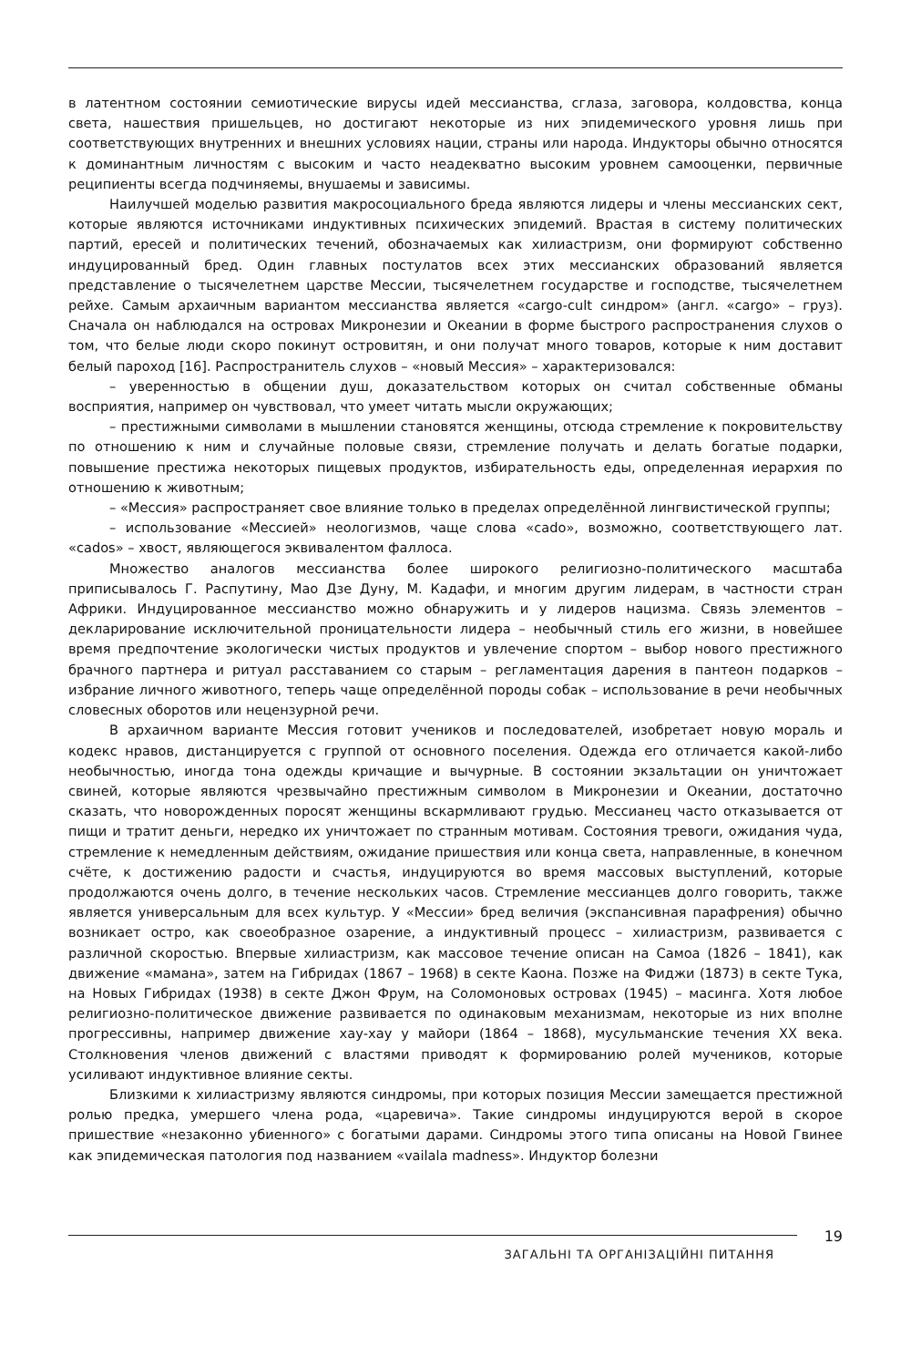в латентном состоянии семиотические вирусы идей мессианства, сглаза, заговора, колдовства, конца света, нашествия пришельцев, но достигают некоторые из них эпидемического уровня лишь при соответствующих внутренних и внешних условиях нации, страны или народа. Индукторы обычно относятся к доминантным личностям с высоким и часто неадекватно высоким уровнем самооценки, первичные реципиенты всегда подчиняемы, внушаемы и зависимы.
Наилучшей моделью развития макросоциального бреда являются лидеры и члены мессианских сект, которые являются источниками индуктивных психических эпидемий. Врастая в систему политических партий, ересей и политических течений, обозначаемых как хилиастризм, они формируют собственно индуцированный бред. Один главных постулатов всех этих мессианских образований является представление о тысячелетнем царстве Мессии, тысячелетнем государстве и господстве, тысячелетнем рейхе. Самым архаичным вариантом мессианства является «cargo-cult синдром» (англ. «cargo» – груз). Сначала он наблюдался на островах Микронезии и Океании в форме быстрого распространения слухов о том, что белые люди скоро покинут островитян, и они получат много товаров, которые к ним доставит белый пароход [16]. Распространитель слухов – «новый Мессия» – характеризовался:
– уверенностью в общении душ, доказательством которых он считал собственные обманы восприятия, например он чувствовал, что умеет читать мысли окружающих;
– престижными символами в мышлении становятся женщины, отсюда стремление к покровительству по отношению к ним и случайные половые связи, стремление получать и делать богатые подарки, повышение престижа некоторых пищевых продуктов, избирательность еды, определенная иерархия по отношению к животным;
– «Мессия» распространяет свое влияние только в пределах определённой лингвистической группы;
– использование «Мессией» неологизмов, чаще слова «cado», возможно, соответствующего лат. «cados» – хвост, являющегося эквивалентом фаллоса.
Множество аналогов мессианства более широкого религиозно-политического масштаба приписывалось Г. Распутину, Мао Дзе Дуну, М. Кадафи, и многим другим лидерам, в частности стран Африки. Индуцированное мессианство можно обнаружить и у лидеров нацизма. Связь элементов – декларирование исключительной проницательности лидера – необычный стиль его жизни, в новейшее время предпочтение экологически чистых продуктов и увлечение спортом – выбор нового престижного брачного партнера и ритуал расставанием со старым – регламентация дарения в пантеон подарков – избрание личного животного, теперь чаще определённой породы собак – использование в речи необычных словесных оборотов или нецензурной речи.
В архаичном варианте Мессия готовит учеников и последователей, изобретает новую мораль и кодекс нравов, дистанцируется с группой от основного поселения. Одежда его отличается какой-либо необычностью, иногда тона одежды кричащие и вычурные. В состоянии экзальтации он уничтожает свиней, которые являются чрезвычайно престижным символом в Микронезии и Океании, достаточно сказать, что новорожденных поросят женщины вскармливают грудью. Мессианец часто отказывается от пищи и тратит деньги, нередко их уничтожает по странным мотивам. Состояния тревоги, ожидания чуда, стремление к немедленным действиям, ожидание пришествия или конца света, направленные, в конечном счёте, к достижению радости и счастья, индуцируются во время массовых выступлений, которые продолжаются очень долго, в течение нескольких часов. Стремление мессианцев долго говорить, также является универсальным для всех культур. У «Мессии» бред величия (экспансивная парафрения) обычно возникает остро, как своеобразное озарение, а индуктивный процесс – хилиастризм, развивается с различной скоростью. Впервые хилиастризм, как массовое течение описан на Самоа (1826 – 1841), как движение «мамана», затем на Гибридах (1867 – 1968) в секте Каона. Позже на Фиджи (1873) в секте Тука, на Новых Гибридах (1938) в секте Джон Фрум, на Соломоновых островах (1945) – масинга. Хотя любое религиозно-политическое движение развивается по одинаковым механизмам, некоторые из них вполне прогрессивны, например движение хау-хау у майори (1864 – 1868), мусульманские течения XX века. Столкновения членов движений с властями приводят к формированию ролей мучеников, которые усиливают индуктивное влияние секты.
Близкими к хилиастризму являются синдромы, при которых позиция Мессии замещается престижной ролью предка, умершего члена рода, «царевича». Такие синдромы индуцируются верой в скорое пришествие «незаконно убиенного» с богатыми дарами. Синдромы этого типа описаны на Новой Гвинее как эпидемическая патология под названием «vailala madness». Индуктор болезни
ЗАГАЛЬНІ ТА ОРГАНІЗАЦІЙНІ ПИТАННЯ
19